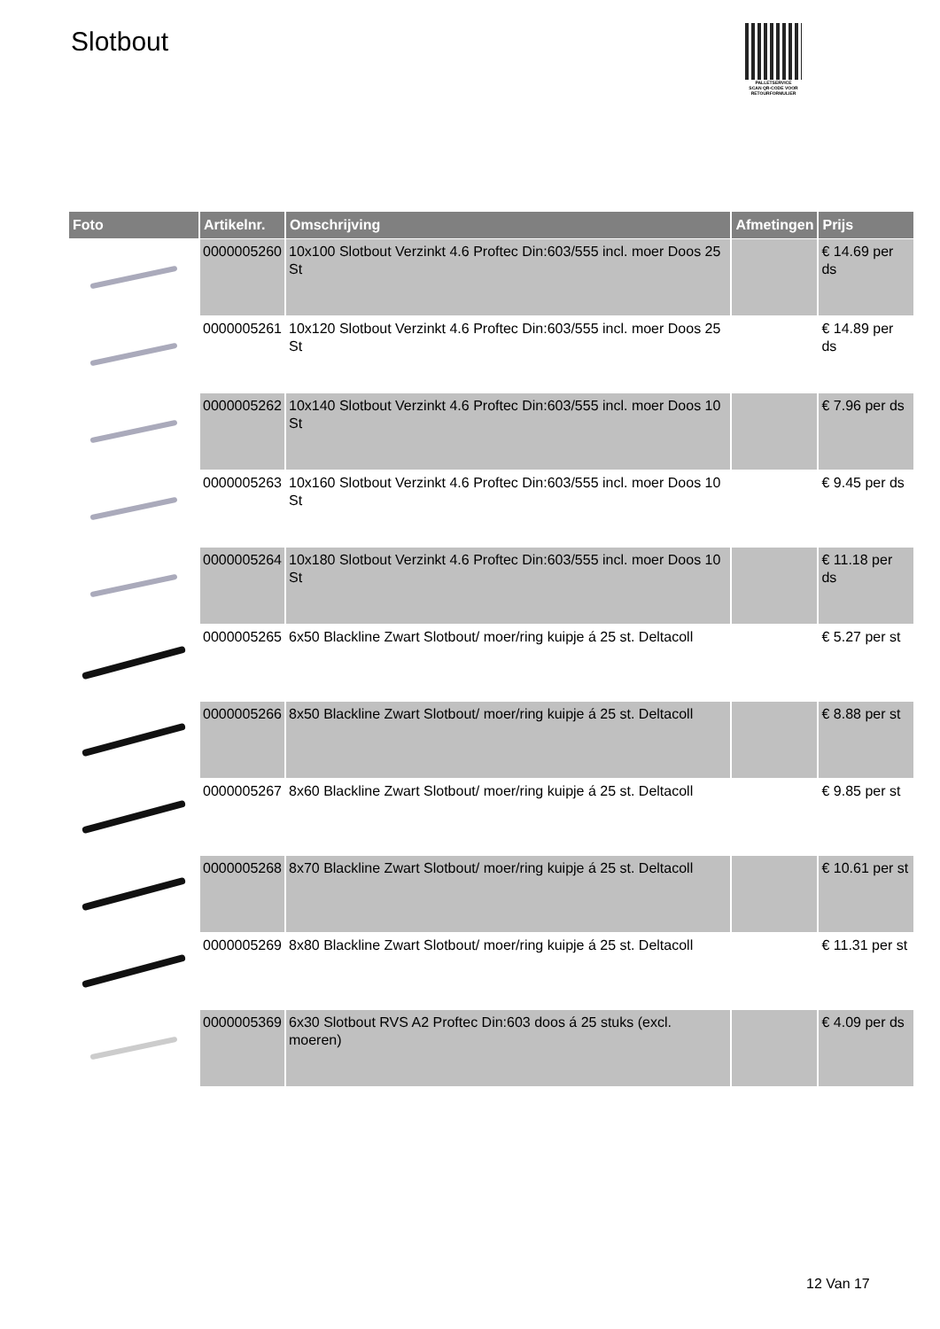Slotbout
PALLETSERVICE
SCAN QR-CODE VOOR RETOURFORMULIER
| Foto | Artikelnr. | Omschrijving | Afmetingen | Prijs |
| --- | --- | --- | --- | --- |
| | 0000005260 | 10x100 Slotbout Verzinkt 4.6 Proftec Din:603/555 incl. moer Doos 25 St | | € 14.69 per ds |
| | 0000005261 | 10x120 Slotbout Verzinkt 4.6 Proftec Din:603/555 incl. moer Doos 25 St | | € 14.89 per ds |
| | 0000005262 | 10x140 Slotbout Verzinkt 4.6 Proftec Din:603/555 incl. moer Doos 10 St | | € 7.96 per ds |
| | 0000005263 | 10x160 Slotbout Verzinkt 4.6 Proftec Din:603/555 incl. moer Doos 10 St | | € 9.45 per ds |
| | 0000005264 | 10x180 Slotbout Verzinkt 4.6 Proftec Din:603/555 incl. moer Doos 10 St | | € 11.18 per ds |
| | 0000005265 | 6x50 Blackline Zwart Slotbout/ moer/ring kuipje á 25 st. Deltacoll | | € 5.27 per st |
| | 0000005266 | 8x50 Blackline Zwart Slotbout/ moer/ring kuipje á 25 st. Deltacoll | | € 8.88 per st |
| | 0000005267 | 8x60 Blackline Zwart Slotbout/ moer/ring kuipje á 25 st. Deltacoll | | € 9.85 per st |
| | 0000005268 | 8x70 Blackline Zwart Slotbout/ moer/ring kuipje á 25 st. Deltacoll | | € 10.61 per st |
| | 0000005269 | 8x80 Blackline Zwart Slotbout/ moer/ring kuipje á 25 st. Deltacoll | | € 11.31 per st |
| | 0000005369 | 6x30 Slotbout RVS A2 Proftec Din:603 doos á 25 stuks (excl. moeren) | | € 4.09 per ds |
12 Van 17